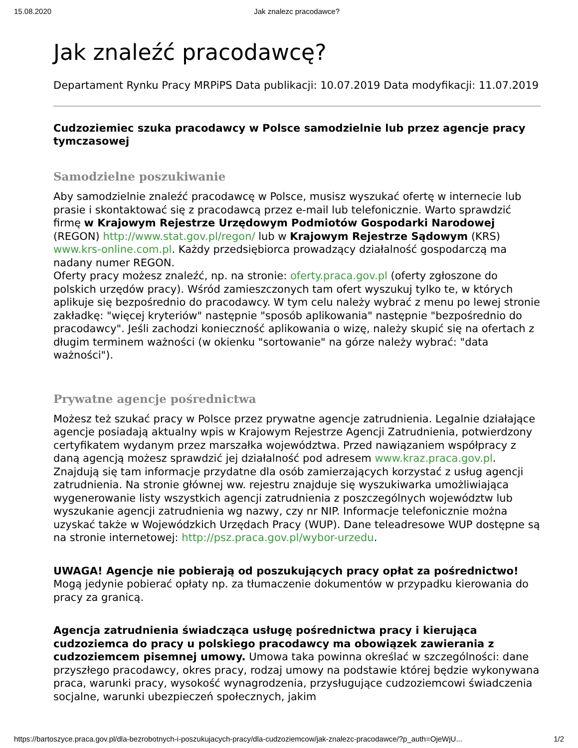15.08.2020 Jak znalezc pracodawce?
Jak znaleźć pracodawcę?
Departament Rynku Pracy MRPiPS Data publikacji: 10.07.2019 Data modyfikacji: 11.07.2019
Cudzoziemiec szuka pracodawcy w Polsce samodzielnie lub przez agencje pracy tymczasowej
Samodzielne poszukiwanie
Aby samodzielnie znaleźć pracodawcę w Polsce, musisz wyszukać ofertę w internecie lub prasie i skontaktować się z pracodawcą przez e-mail lub telefonicznie. Warto sprawdzić firmę w Krajowym Rejestrze Urzędowym Podmiotów Gospodarki Narodowej (REGON) http://www.stat.gov.pl/regon/ lub w Krajowym Rejestrze Sądowym (KRS) www.krs-online.com.pl. Każdy przedsiębiorca prowadzący działalność gospodarczą ma nadany numer REGON.
Oferty pracy możesz znaleźć, np. na stronie: oferty.praca.gov.pl (oferty zgłoszone do polskich urzędów pracy). Wśród zamieszczonych tam ofert wyszukuj tylko te, w których aplikuje się bezpośrednio do pracodawcy. W tym celu należy wybrać z menu po lewej stronie zakładkę: "więcej kryteriów" następnie "sposób aplikowania" następnie "bezpośrednio do pracodawcy". Jeśli zachodzi konieczność aplikowania o wizę, należy skupić się na ofertach z długim terminem ważności (w okienku "sortowanie" na górze należy wybrać: "data ważności").
Prywatne agencje pośrednictwa
Możesz też szukać pracy w Polsce przez prywatne agencje zatrudnienia. Legalnie działające agencje posiadają aktualny wpis w Krajowym Rejestrze Agencji Zatrudnienia, potwierdzony certyfikatem wydanym przez marszałka województwa. Przed nawiązaniem współpracy z daną agencją możesz sprawdzić jej działalność pod adresem www.kraz.praca.gov.pl.
Znajdują się tam informacje przydatne dla osób zamierzających korzystać z usług agencji zatrudnienia. Na stronie głównej ww. rejestru znajduje się wyszukiwarka umożliwiająca wygenerowanie listy wszystkich agencji zatrudnienia z poszczególnych województw lub wyszukanie agencji zatrudnienia wg nazwy, czy nr NIP. Informacje telefonicznie można uzyskać także w Wojewódzkich Urzędach Pracy (WUP). Dane teleadresowe WUP dostępne są na stronie internetowej: http://psz.praca.gov.pl/wybor-urzedu.
UWAGA! Agencje nie pobierają od poszukujących pracy opłat za pośrednictwo! Mogą jedynie pobierać opłaty np. za tłumaczenie dokumentów w przypadku kierowania do pracy za granicą.
Agencja zatrudnienia świadcząca usługę pośrednictwa pracy i kierująca cudzoziemca do pracy u polskiego pracodawcy ma obowiązek zawierania z cudzoziemcem pisemnej umowy. Umowa taka powinna określać w szczególności: dane przyszłego pracodawcy, okres pracy, rodzaj umowy na podstawie której będzie wykonywana praca, warunki pracy, wysokość wynagrodzenia, przysługujące cudzoziemcowi świadczenia socjalne, warunki ubezpieczeń społecznych, jakim
https://bartoszyce.praca.gov.pl/dla-bezrobotnych-i-poszukujacych-pracy/dla-cudzoziemcow/jak-znalezc-pracodawce/?p_auth=OjeWjU... 1/2